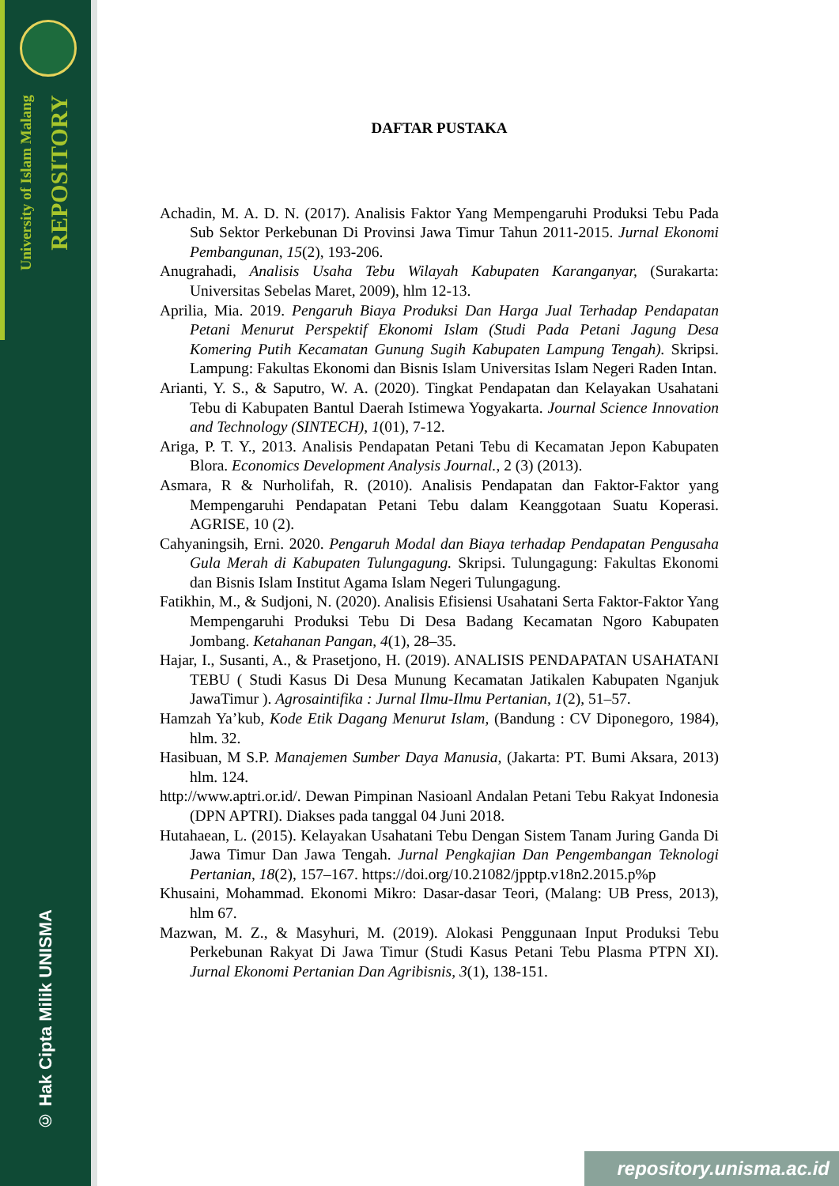University of Islam Malang
REPOSITORY
© Hak Cipta Milik UNISMA
DAFTAR PUSTAKA
Achadin, M. A. D. N. (2017). Analisis Faktor Yang Mempengaruhi Produksi Tebu Pada Sub Sektor Perkebunan Di Provinsi Jawa Timur Tahun 2011-2015. Jurnal Ekonomi Pembangunan, 15(2), 193-206.
Anugrahadi, Analisis Usaha Tebu Wilayah Kabupaten Karanganyar, (Surakarta: Universitas Sebelas Maret, 2009), hlm 12-13.
Aprilia, Mia. 2019. Pengaruh Biaya Produksi Dan Harga Jual Terhadap Pendapatan Petani Menurut Perspektif Ekonomi Islam (Studi Pada Petani Jagung Desa Komering Putih Kecamatan Gunung Sugih Kabupaten Lampung Tengah). Skripsi. Lampung: Fakultas Ekonomi dan Bisnis Islam Universitas Islam Negeri Raden Intan.
Arianti, Y. S., & Saputro, W. A. (2020). Tingkat Pendapatan dan Kelayakan Usahatani Tebu di Kabupaten Bantul Daerah Istimewa Yogyakarta. Journal Science Innovation and Technology (SINTECH), 1(01), 7-12.
Ariga, P. T. Y., 2013. Analisis Pendapatan Petani Tebu di Kecamatan Jepon Kabupaten Blora. Economics Development Analysis Journal., 2 (3) (2013).
Asmara, R & Nurholifah, R. (2010). Analisis Pendapatan dan Faktor-Faktor yang Mempengaruhi Pendapatan Petani Tebu dalam Keanggotaan Suatu Koperasi. AGRISE, 10 (2).
Cahyaningsih, Erni. 2020. Pengaruh Modal dan Biaya terhadap Pendapatan Pengusaha Gula Merah di Kabupaten Tulungagung. Skripsi. Tulungagung: Fakultas Ekonomi dan Bisnis Islam Institut Agama Islam Negeri Tulungagung.
Fatikhin, M., & Sudjoni, N. (2020). Analisis Efisiensi Usahatani Serta Faktor-Faktor Yang Mempengaruhi Produksi Tebu Di Desa Badang Kecamatan Ngoro Kabupaten Jombang. Ketahanan Pangan, 4(1), 28–35.
Hajar, I., Susanti, A., & Prasetjono, H. (2019). ANALISIS PENDAPATAN USAHATANI TEBU ( Studi Kasus Di Desa Munung Kecamatan Jatikalen Kabupaten Nganjuk JawaTimur ). Agrosaintifika : Jurnal Ilmu-Ilmu Pertanian, 1(2), 51–57.
Hamzah Ya’kub, Kode Etik Dagang Menurut Islam, (Bandung : CV Diponegoro, 1984), hlm. 32.
Hasibuan, M S.P. Manajemen Sumber Daya Manusia, (Jakarta: PT. Bumi Aksara, 2013) hlm. 124.
http://www.aptri.or.id/. Dewan Pimpinan Nasioanl Andalan Petani Tebu Rakyat Indonesia (DPN APTRI). Diakses pada tanggal 04 Juni 2018.
Hutahaean, L. (2015). Kelayakan Usahatani Tebu Dengan Sistem Tanam Juring Ganda Di Jawa Timur Dan Jawa Tengah. Jurnal Pengkajian Dan Pengembangan Teknologi Pertanian, 18(2), 157–167. https://doi.org/10.21082/jpptp.v18n2.2015.p%p
Khusaini, Mohammad. Ekonomi Mikro: Dasar-dasar Teori, (Malang: UB Press, 2013), hlm 67.
Mazwan, M. Z., & Masyhuri, M. (2019). Alokasi Penggunaan Input Produksi Tebu Perkebunan Rakyat Di Jawa Timur (Studi Kasus Petani Tebu Plasma PTPN XI). Jurnal Ekonomi Pertanian Dan Agribisnis, 3(1), 138-151.
repository.unisma.ac.id